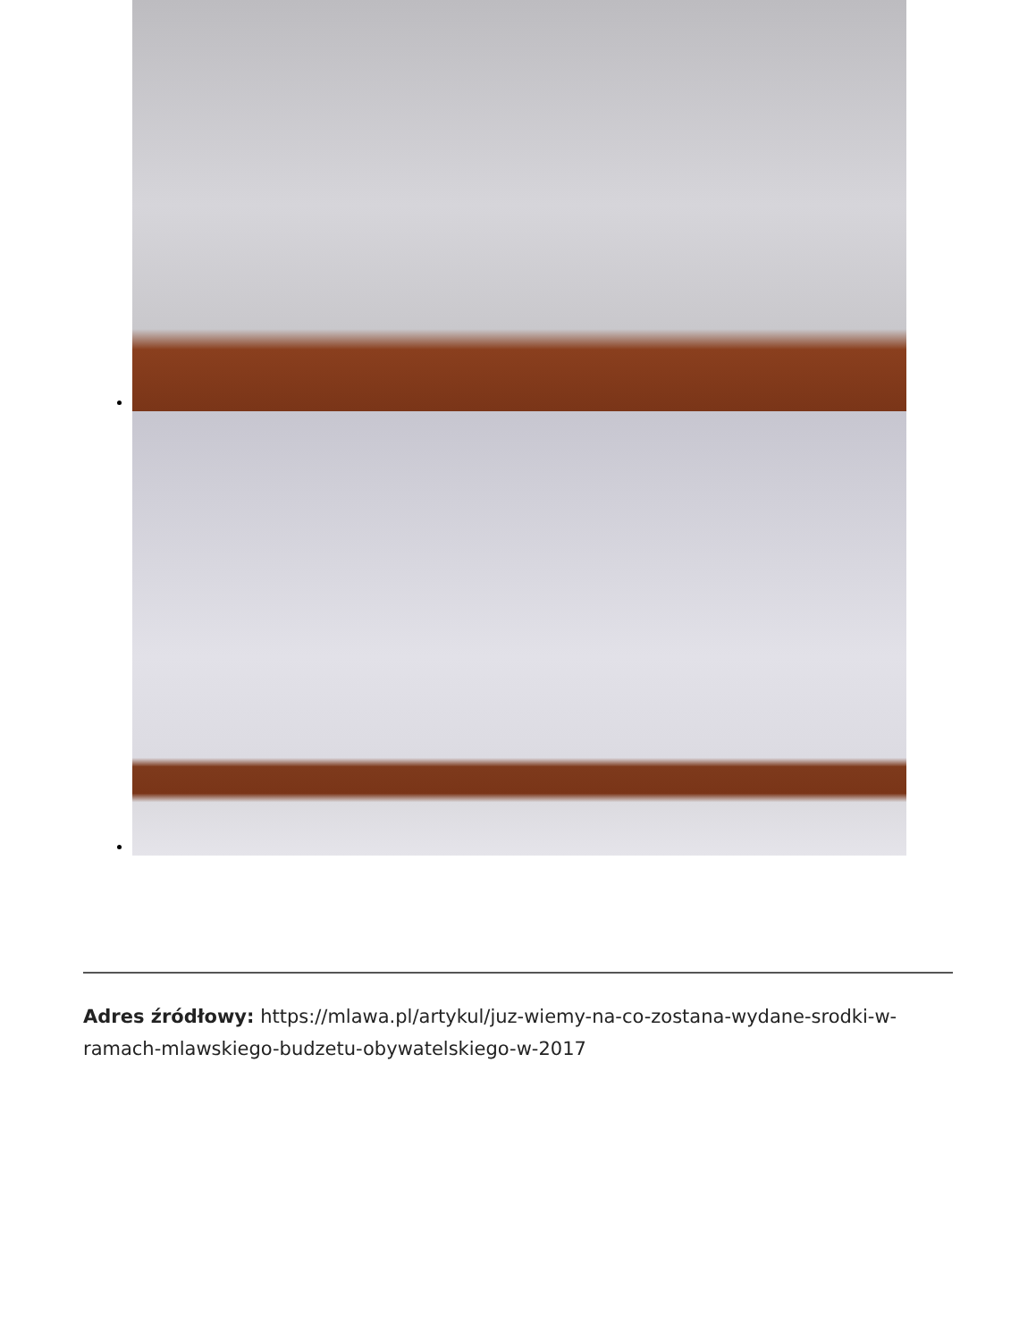Adres źródłowy: https://mlawa.pl/artykul/juz-wiemy-na-co-zostana-wydane-srodki-w-ramach-mlawskiego-budzetu-obywatelskiego-w-2017